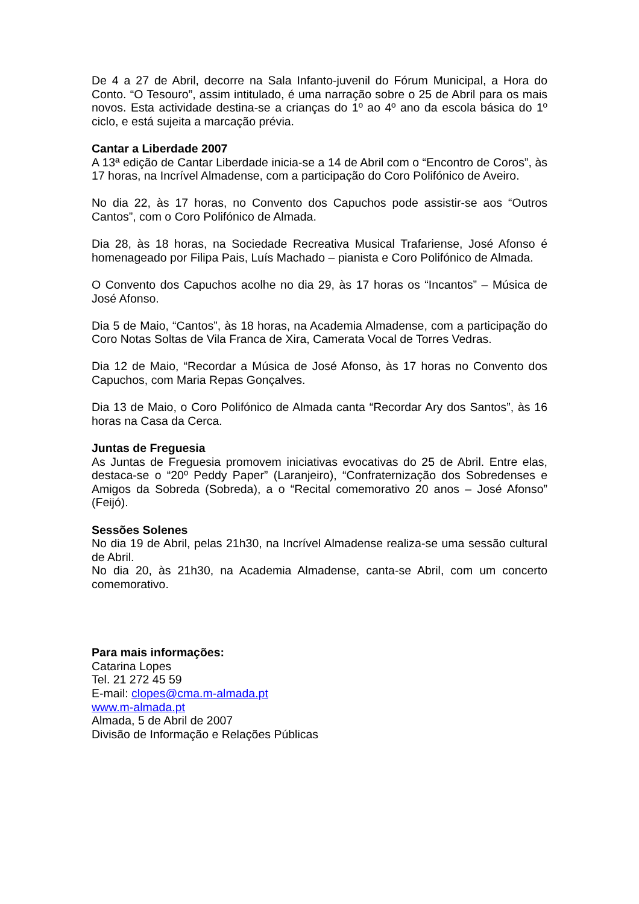De 4 a 27 de Abril, decorre na Sala Infanto-juvenil do Fórum Municipal, a Hora do Conto. “O Tesouro”, assim intitulado, é uma narração sobre o 25 de Abril para os mais novos. Esta actividade destina-se a crianças do 1º ao 4º ano da escola básica do 1º ciclo, e está sujeita a marcação prévia.
Cantar a Liberdade 2007
A 13ª edição de Cantar Liberdade inicia-se a 14 de Abril com o “Encontro de Coros”, às 17 horas, na Incrível Almadense, com a participação do Coro Polifónico de Aveiro.
No dia 22, às 17 horas, no Convento dos Capuchos pode assistir-se aos “Outros Cantos”, com o Coro Polifónico de Almada.
Dia 28, às 18 horas, na Sociedade Recreativa Musical Trafariense, José Afonso é homenageado por Filipa Pais, Luís Machado – pianista e Coro Polifónico de Almada.
O Convento dos Capuchos acolhe no dia 29, às 17 horas os “Incantos” – Música de José Afonso.
Dia 5 de Maio, “Cantos”, às 18 horas, na Academia Almadense, com a participação do Coro Notas Soltas de Vila Franca de Xira, Camerata Vocal de Torres Vedras.
Dia 12 de Maio, “Recordar a Música de José Afonso, às 17 horas no Convento dos Capuchos, com Maria Repas Gonçalves.
Dia 13 de Maio, o Coro Polifónico de Almada canta “Recordar Ary dos Santos”, às 16 horas na Casa da Cerca.
Juntas de Freguesia
As Juntas de Freguesia promovem iniciativas evocativas do 25 de Abril. Entre elas, destaca-se o “20º Peddy Paper” (Laranjeiro), “Confraternização dos Sobredenses e Amigos da Sobreda (Sobreda), a o “Recital comemorativo 20 anos – José Afonso” (Feijó).
Sessões Solenes
No dia 19 de Abril, pelas 21h30, na Incrível Almadense realiza-se uma sessão cultural de Abril.
No dia 20, às 21h30, na Academia Almadense, canta-se Abril, com um concerto comemorativo.
Para mais informações:
Catarina Lopes
Tel. 21 272 45 59
E-mail: clopes@cma.m-almada.pt
www.m-almada.pt
Almada, 5 de Abril de 2007
Divisão de Informação e Relações Públicas